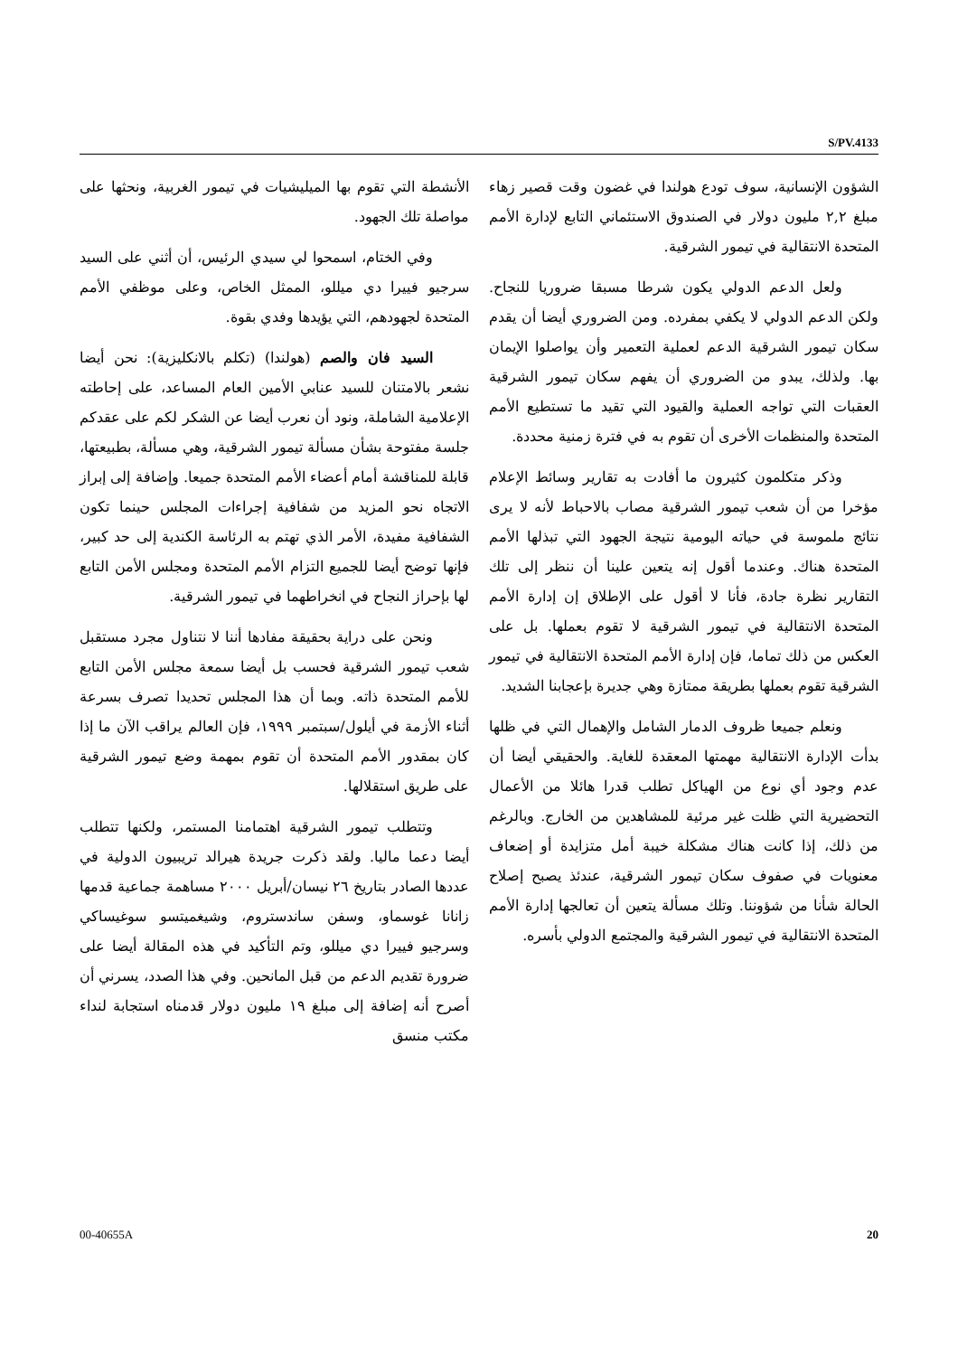S/PV.4133
الأنشطة التي تقوم بها الميليشيات في تيمور الغربية، ونحثها على مواصلة تلك الجهود.
وفي الختام، اسمحوا لي سيدي الرئيس، أن أثني على السيد سرجيو فييرا دي ميللو، الممثل الخاص، وعلى موظفي الأمم المتحدة لجهودهم، التي يؤيدها وفدي بقوة.
السيد فان والصم (هولندا) (تكلم بالانكليزية): نحن أيضا نشعر بالامتنان للسيد عنابي الأمين العام المساعد، على إحاطته الإعلامية الشاملة، ونود أن نعرب أيضا عن الشكر لكم على عقدكم جلسة مفتوحة بشأن مسألة تيمور الشرقية، وهي مسألة، بطبيعتها، قابلة للمناقشة أمام أعضاء الأمم المتحدة جميعا. وإضافة إلى إبراز الاتجاه نحو المزيد من شفافية إجراءات المجلس حينما تكون الشفافية مفيدة، الأمر الذي تهتم به الرئاسة الكندية إلى حد كبير، فإنها توضح أيضا للجميع التزام الأمم المتحدة ومجلس الأمن التابع لها بإحراز النجاح في انخراطهما في تيمور الشرقية.
ونحن على دراية بحقيقة مفادها أننا لا نتناول مجرد مستقبل شعب تيمور الشرقية فحسب بل أيضا سمعة مجلس الأمن التابع للأمم المتحدة ذاته. وبما أن هذا المجلس تحديدا تصرف بسرعة أثناء الأزمة في أيلول/سبتمبر ١٩٩٩، فإن العالم يراقب الآن ما إذا كان بمقدور الأمم المتحدة أن تقوم بمهمة وضع تيمور الشرقية على طريق استقلالها.
وتتطلب تيمور الشرقية اهتمامنا المستمر، ولكنها تتطلب أيضا دعما ماليا. ولقد ذكرت جريدة هيرالد تريبيون الدولية في عددها الصادر بتاريخ ٢٦ نيسان/أبريل ٢٠٠٠ مساهمة جماعية قدمها زانانا غوسماو، وسفن ساندستروم، وشيغميتسو سوغيساكي وسرجيو فييرا دي ميللو، وتم التأكيد في هذه المقالة أيضا على ضرورة تقديم الدعم من قبل المانحين. وفي هذا الصدد، يسرني أن أصرح أنه إضافة إلى مبلغ ١٩ مليون دولار قدمناه استجابة لنداء مكتب منسق
الشؤون الإنسانية، سوف تودع هولندا في غضون وقت قصير زهاء مبلغ ٢,٢ مليون دولار في الصندوق الاستئماني التابع لإدارة الأمم المتحدة الانتقالية في تيمور الشرقية.
ولعل الدعم الدولي يكون شرطا مسبقا ضروريا للنجاح. ولكن الدعم الدولي لا يكفي بمفرده. ومن الضروري أيضا أن يقدم سكان تيمور الشرقية الدعم لعملية التعمير وأن يواصلوا الإيمان بها. ولذلك، يبدو من الضروري أن يفهم سكان تيمور الشرقية العقبات التي تواجه العملية والقيود التي تقيد ما تستطيع الأمم المتحدة والمنظمات الأخرى أن تقوم به في فترة زمنية محددة.
وذكر متكلمون كثيرون ما أفادت به تقارير وسائط الإعلام مؤخرا من أن شعب تيمور الشرقية مصاب بالاحباط لأنه لا يرى نتائج ملموسة في حياته اليومية نتيجة الجهود التي تبذلها الأمم المتحدة هناك. وعندما أقول إنه يتعين علينا أن ننظر إلى تلك التقارير نظرة جادة، فأنا لا أقول على الإطلاق إن إدارة الأمم المتحدة الانتقالية في تيمور الشرقية لا تقوم بعملها. بل على العكس من ذلك تماما، فإن إدارة الأمم المتحدة الانتقالية في تيمور الشرقية تقوم بعملها بطريقة ممتازة وهي جديرة بإعجابنا الشديد.
ونعلم جميعا ظروف الدمار الشامل والإهمال التي في ظلها بدأت الإدارة الانتقالية مهمتها المعقدة للغاية. والحقيقي أيضا أن عدم وجود أي نوع من الهياكل تطلب قدرا هائلا من الأعمال التحضيرية التي ظلت غير مرئية للمشاهدين من الخارج. وبالرغم من ذلك، إذا كانت هناك مشكلة خيبة أمل متزايدة أو إضعاف معنويات في صفوف سكان تيمور الشرقية، عندئذ يصبح إصلاح الحالة شأنا من شؤوننا. وتلك مسألة يتعين أن تعالجها إدارة الأمم المتحدة الانتقالية في تيمور الشرقية والمجتمع الدولي بأسره.
00-40655A 20